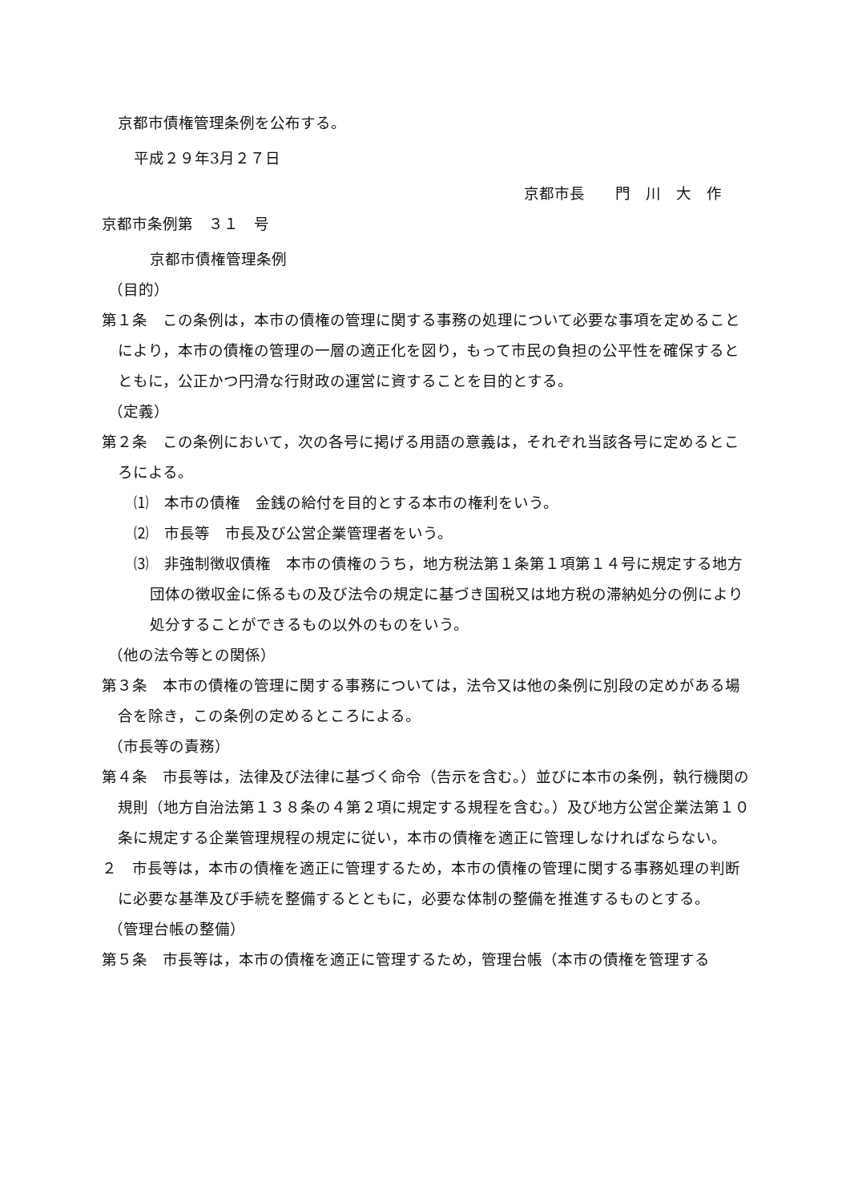京都市債権管理条例を公布する。
平成２９年3月２７日
京都市長　　門　川　大　作
京都市条例第　３１　号
京都市債権管理条例
（目的）
第１条　この条例は，本市の債権の管理に関する事務の処理について必要な事項を定めることにより，本市の債権の管理の一層の適正化を図り，もって市民の負担の公平性を確保するとともに，公正かつ円滑な行財政の運営に資することを目的とする。
（定義）
第２条　この条例において，次の各号に掲げる用語の意義は，それぞれ当該各号に定めるところによる。
⑴　本市の債権　金銭の給付を目的とする本市の権利をいう。
⑵　市長等　市長及び公営企業管理者をいう。
⑶　非強制徴収債権　本市の債権のうち，地方税法第１条第１項第１４号に規定する地方団体の徴収金に係るもの及び法令の規定に基づき国税又は地方税の滞納処分の例により処分することができるもの以外のものをいう。
（他の法令等との関係）
第３条　本市の債権の管理に関する事務については，法令又は他の条例に別段の定めがある場合を除き，この条例の定めるところによる。
（市長等の責務）
第４条　市長等は，法律及び法律に基づく命令（告示を含む。）並びに本市の条例，執行機関の規則（地方自治法第１３８条の４第２項に規定する規程を含む。）及び地方公営企業法第１０条に規定する企業管理規程の規定に従い，本市の債権を適正に管理しなければならない。
２　市長等は，本市の債権を適正に管理するため，本市の債権の管理に関する事務処理の判断に必要な基準及び手続を整備するとともに，必要な体制の整備を推進するものとする。
（管理台帳の整備）
第５条　市長等は，本市の債権を適正に管理するため，管理台帳（本市の債権を管理する